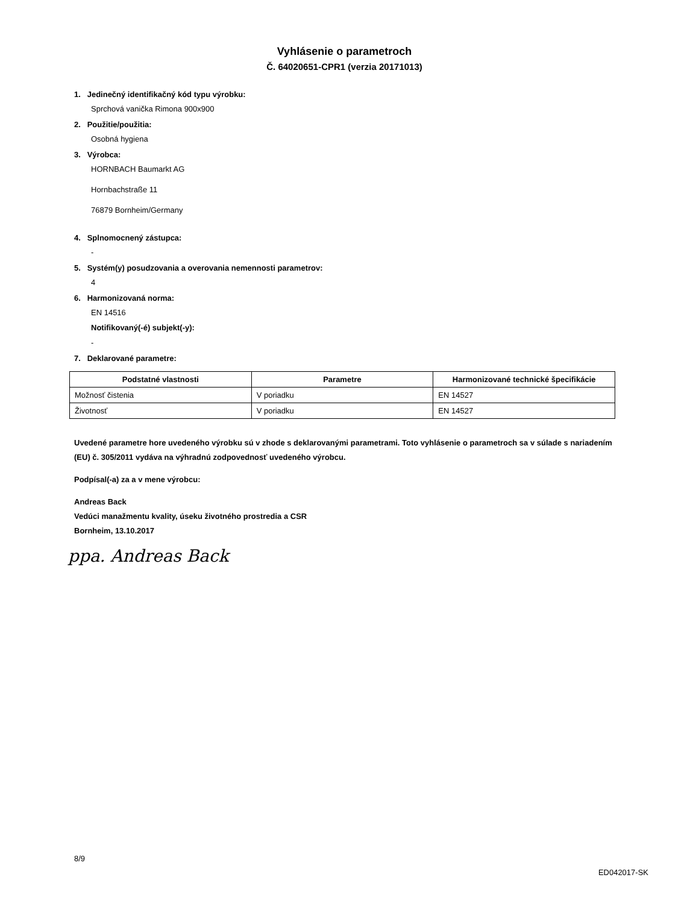Vyhlásenie o parametroch
Č. 64020651-CPR1 (verzia 20171013)
1. Jedinečný identifikačný kód typu výrobku:
Sprchová vanička Rimona 900x900
2. Použitie/použitia:
Osobná hygiena
3. Výrobca:
HORNBACH Baumarkt AG
Hornbachstraße 11
76879 Bornheim/Germany
4. Splnomocnený zástupca:
-
5. Systém(y) posudzovania a overovania nemennosti parametrov:
4
6. Harmonizovaná norma:
EN 14516
Notifikovaný(-é) subjekt(-y):
-
7. Deklarované parametre:
| Podstatné vlastnosti | Parametre | Harmonizované technické špecifikácie |
| --- | --- | --- |
| Možnosť čistenia | V poriadku | EN 14527 |
| Životnosť | V poriadku | EN 14527 |
Uvedené parametre hore uvedeného výrobku sú v zhode s deklarovanými parametrami. Toto vyhlásenie o parametroch sa v súlade s nariadením (EU) č. 305/2011 vydáva na výhradnú zodpovednosť uvedeného výrobcu.
Podpísal(-a) za a v mene výrobcu:
Andreas Back
Vedúci manažmentu kvality, úseku životného prostredia a CSR
Bornheim, 13.10.2017
ppa. Andreas Back
8/9
ED042017-SK